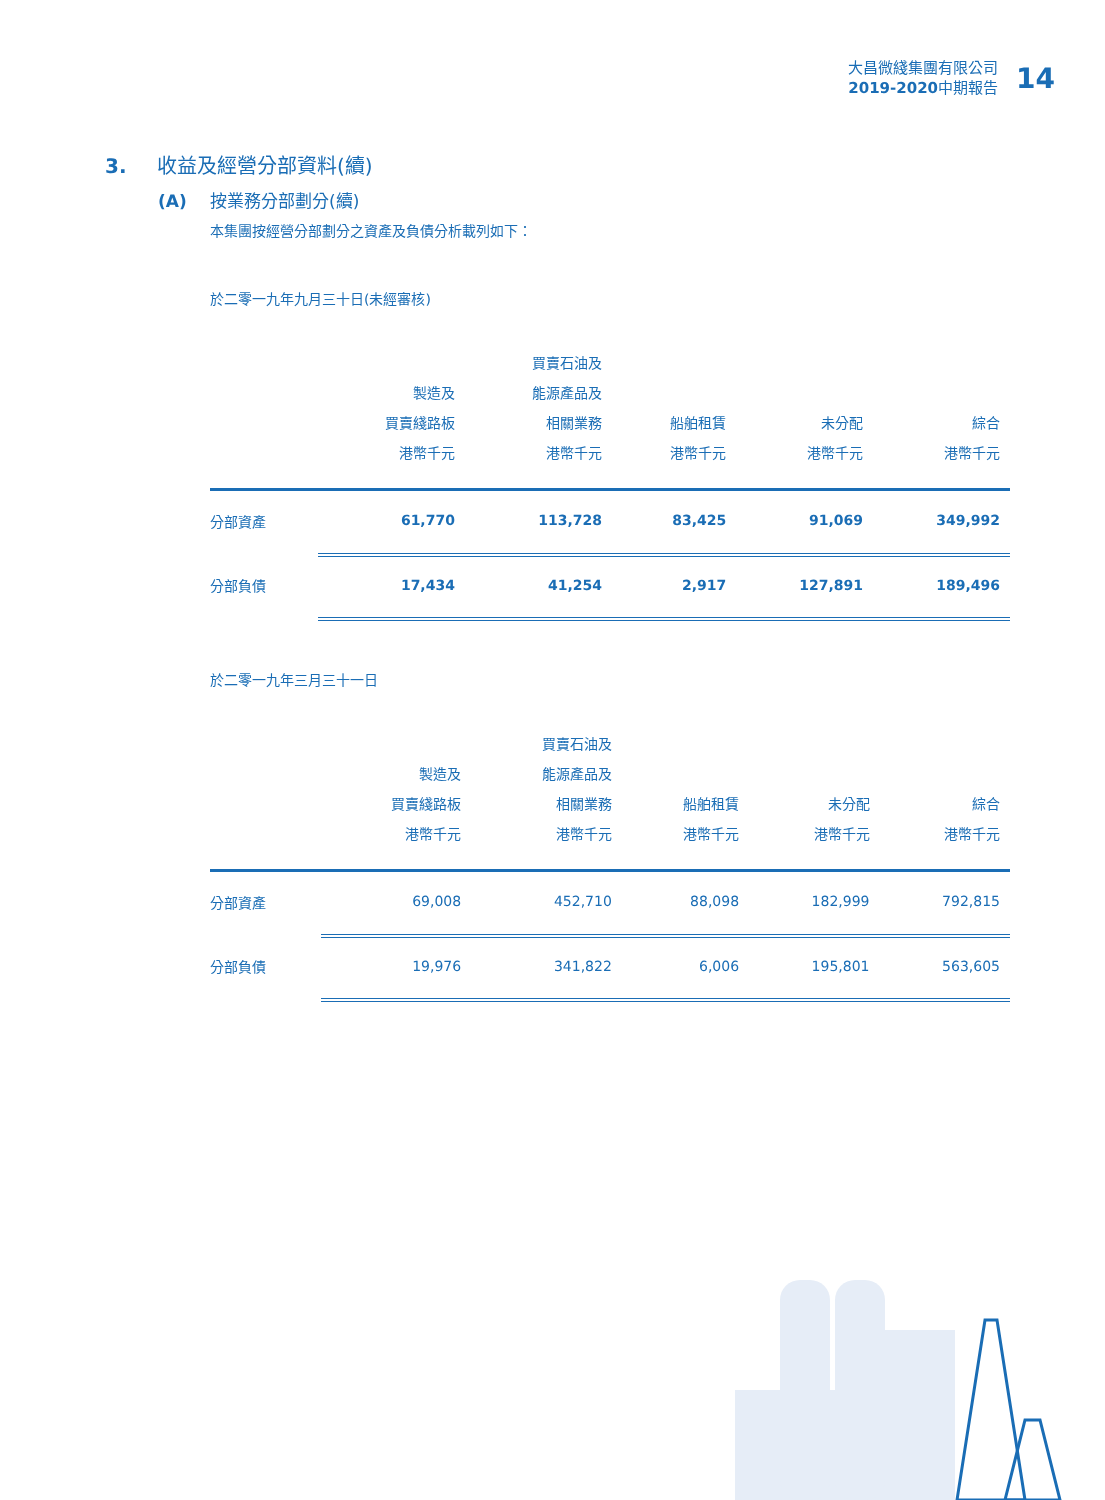大昌微綫集團有限公司
2019-2020中期報告
14
3. 收益及經營分部資料(續)
(A) 按業務分部劃分(續)
本集團按經營分部劃分之資產及負債分析載列如下：
於二零一九年九月三十日(未經審核)
| | 製造及 買賣綫路板 港幣千元 | 買賣石油及 能源產品及 相關業務 港幣千元 | 船舶租賃 港幣千元 | 未分配 港幣千元 | 綜合 港幣千元 |
| --- | --- | --- | --- | --- | --- |
| 分部資產 | 61,770 | 113,728 | 83,425 | 91,069 | 349,992 |
| 分部負債 | 17,434 | 41,254 | 2,917 | 127,891 | 189,496 |
於二零一九年三月三十一日
| | 製造及 買賣綫路板 港幣千元 | 買賣石油及 能源產品及 相關業務 港幣千元 | 船舶租賃 港幣千元 | 未分配 港幣千元 | 綜合 港幣千元 |
| --- | --- | --- | --- | --- | --- |
| 分部資產 | 69,008 | 452,710 | 88,098 | 182,999 | 792,815 |
| 分部負債 | 19,976 | 341,822 | 6,006 | 195,801 | 563,605 |